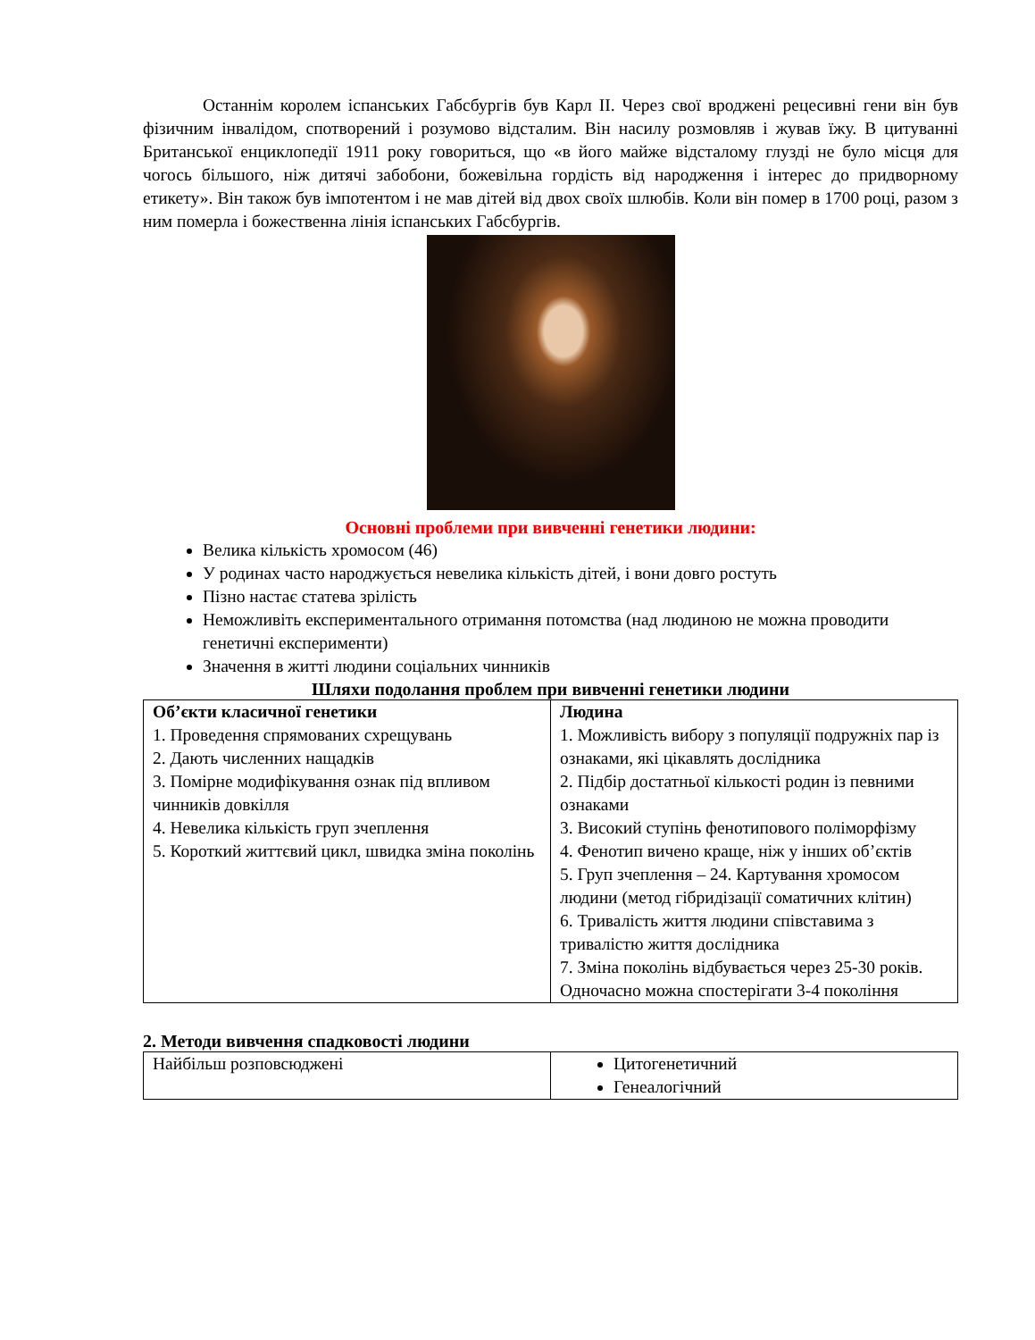Останнім королем іспанських Габсбургів був Карл II. Через свої вроджені рецесивні гени він був фізичним інвалідом, спотворений і розумово відсталим. Він насилу розмовляв і жував їжу. В цитуванні Британської енциклопедії 1911 року говориться, що «в його майже відсталому глузді не було місця для чогось більшого, ніж дитячі забобони, божевільна гордість від народження і інтерес до придворному етикету». Він також був імпотентом і не мав дітей від двох своїх шлюбів. Коли він помер в 1700 році, разом з ним померла і божественна лінія іспанських Габсбургів.
Основні проблеми при вивченні генетики людини:
Велика кількість хромосом (46)
У родинах часто народжується невелика кількість дітей, і вони довго ростуть
Пізно настає статева зрілість
Неможливіть експериментального отримання потомства (над людиною не можна проводити генетичні експерименти)
Значення в житті людини соціальних чинників
Шляхи подолання проблем при вивченні генетики людини
| Об’єкти класичної генетики 1. Проведення спрямованих схрещувань 2. Дають численних нащадків 3. Помірне модифікування ознак під впливом чинників довкілля 4. Невелика кількість груп зчеплення 5. Короткий життєвий цикл, швидка зміна поколінь | Людина 1. Можливість вибору з популяції подружніх пар із ознаками, які цікавлять дослідника 2. Підбір достатньої кількості родин із певними ознаками 3. Високий ступінь фенотипового поліморфізму 4. Фенотип вичено краще, ніж у інших об’єктів 5. Груп зчеплення – 24. Картування хромосом людини (метод гібридізації соматичних клітин) 6. Тривалість життя людини співставима з тривалістю життя дослідника 7. Зміна поколінь відбувається через 25-30 років. Одночасно можна спостерігати 3-4 покоління |
2. Методи вивчення спадковості людини
| Найбільш розповсюджені | Цитогенетичний Генеалогічний |